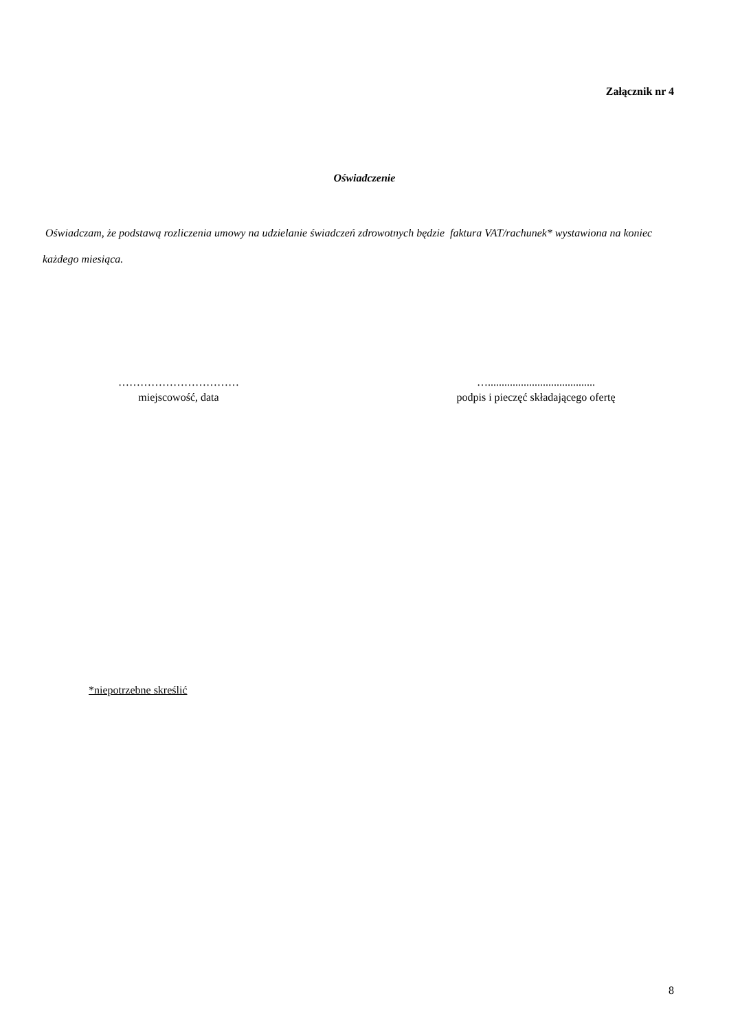Załącznik nr 4
Oświadczenie
Oświadczam, że podstawą rozliczenia umowy na udzielanie świadczeń zdrowotnych będzie faktura VAT/rachunek* wystawiona na koniec każdego miesiąca.
……………………………
miejscowość, data
….......................................
podpis i pieczęć składającego ofertę
*niepotrzebne skreślić
8